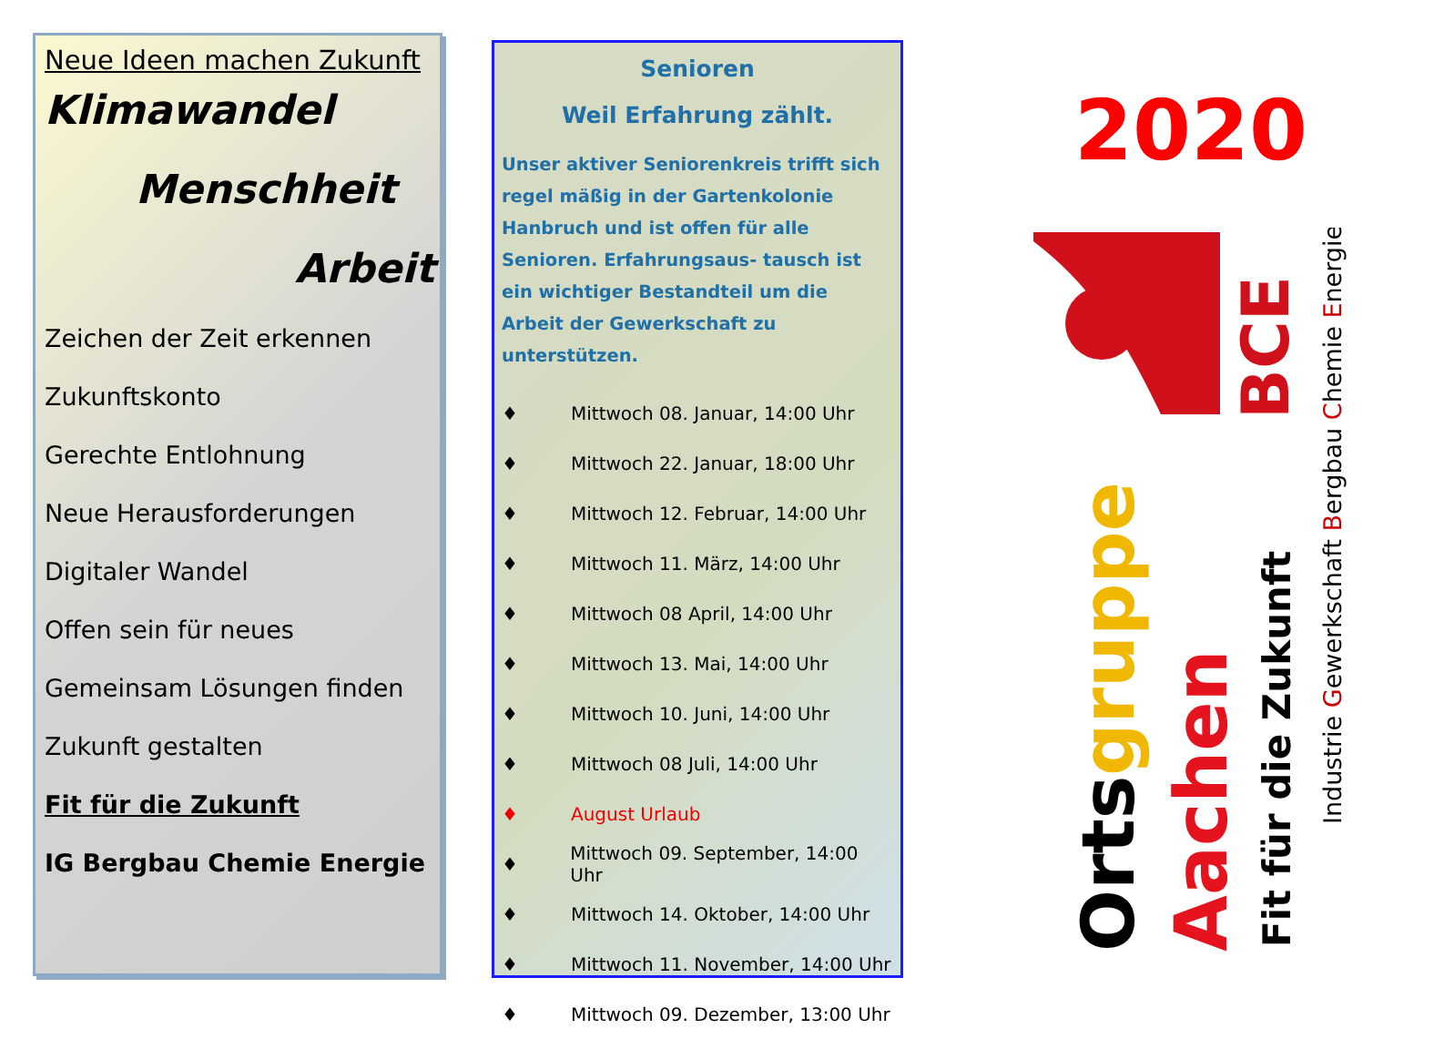Neue Ideen machen Zukunft
Klimawandel
Menschheit
Arbeit
Zeichen der Zeit erkennen
Zukunftskonto
Gerechte Entlohnung
Neue Herausforderungen
Digitaler Wandel
Offen sein für neues
Gemeinsam Lösungen finden
Zukunft gestalten
Fit für die Zukunft
IG Bergbau Chemie Energie
Senioren
Weil Erfahrung zählt.
Unser aktiver Seniorenkreis trifft sich regel mäßig in der Gartenkolonie Hanbruch und ist offen für alle Senioren. Erfahrungsaus- tausch ist ein wichtiger Bestandteil um die Arbeit der Gewerkschaft zu unterstützen.
♦ Mittwoch 08. Januar, 14:00 Uhr
♦ Mittwoch 22. Januar, 18:00 Uhr
♦ Mittwoch 12. Februar, 14:00 Uhr
♦ Mittwoch 11. März, 14:00 Uhr
♦ Mittwoch 08 April, 14:00 Uhr
♦ Mittwoch 13. Mai, 14:00 Uhr
♦ Mittwoch 10. Juni, 14:00 Uhr
♦ Mittwoch 08 Juli, 14:00 Uhr
♦ August Urlaub
♦ Mittwoch 09. September, 14:00 Uhr
♦ Mittwoch 14. Oktober, 14:00 Uhr
♦ Mittwoch 11. November, 14:00 Uhr
♦ Mittwoch 09. Dezember, 13:00 Uhr
2020
BCE
Ortsgruppe
Aachen
Fit für die Zukunft
Industrie Gewerkschaft Bergbau Chemie Energie